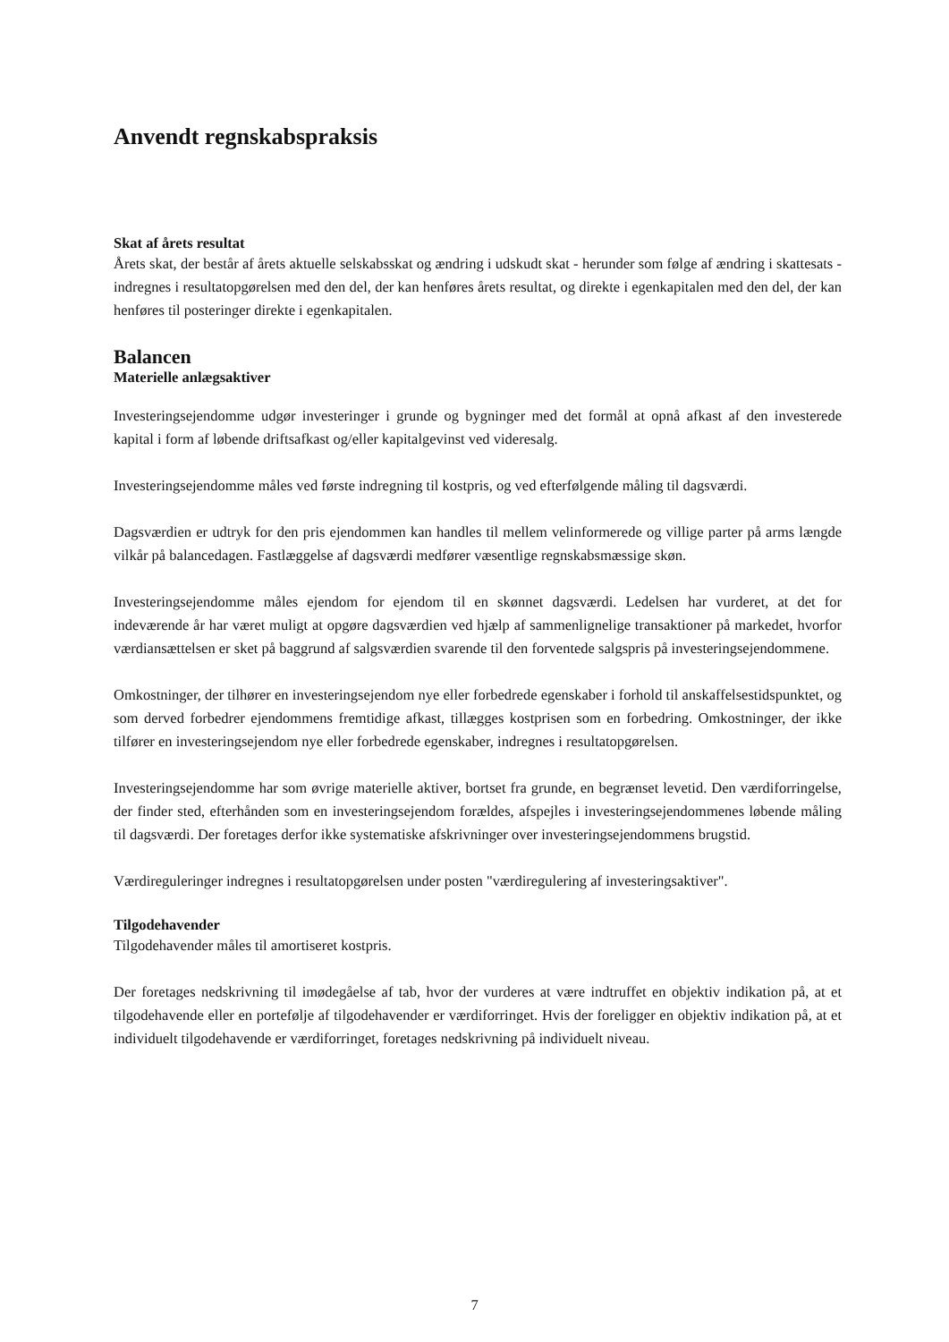Anvendt regnskabspraksis
Skat af årets resultat
Årets skat, der består af årets aktuelle selskabsskat og ændring i udskudt skat - herunder som følge af ændring i skattesats - indregnes i resultatopgørelsen med den del, der kan henføres årets resultat, og direkte i egenkapitalen med den del, der kan henføres til posteringer direkte i egenkapitalen.
Balancen
Materielle anlægsaktiver
Investeringsejendomme udgør investeringer i grunde og bygninger med det formål at opnå afkast af den investerede kapital i form af løbende driftsafkast og/eller kapitalgevinst ved videresalg.
Investeringsejendomme måles ved første indregning til kostpris, og ved efterfølgende måling til dagsværdi.
Dagsværdien er udtryk for den pris ejendommen kan handles til mellem velinformerede og villige parter på arms længde vilkår på balancedagen. Fastlæggelse af dagsværdi medfører væsentlige regnskabsmæssige skøn.
Investeringsejendomme måles ejendom for ejendom til en skønnet dagsværdi. Ledelsen har vurderet, at det for indeværende år har været muligt at opgøre dagsværdien ved hjælp af sammenlignelige transaktioner på markedet, hvorfor værdiansættelsen er sket på baggrund af salgsværdien svarende til den forventede salgspris på investeringsejendommene.
Omkostninger, der tilhører en investeringsejendom nye eller forbedrede egenskaber i forhold til anskaffelsestidspunktet, og som derved forbedrer ejendommens fremtidige afkast, tillægges kostprisen som en forbedring. Omkostninger, der ikke tilfører en investeringsejendom nye eller forbedrede egenskaber, indregnes i resultatopgørelsen.
Investeringsejendomme har som øvrige materielle aktiver, bortset fra grunde, en begrænset levetid. Den værdiforringelse, der finder sted, efterhånden som en investeringsejendom forældes, afspejles i investeringsejendommenes løbende måling til dagsværdi. Der foretages derfor ikke systematiske afskrivninger over investeringsejendommens brugstid.
Værdireguleringer indregnes i resultatopgørelsen under posten "værdiregulering af investeringsaktiver".
Tilgodehavender
Tilgodehavender måles til amortiseret kostpris.
Der foretages nedskrivning til imødegåelse af tab, hvor der vurderes at være indtruffet en objektiv indikation på, at et tilgodehavende eller en portefølje af tilgodehavender er værdiforringet. Hvis der foreligger en objektiv indikation på, at et individuelt tilgodehavende er værdiforringet, foretages nedskrivning på individuelt niveau.
7